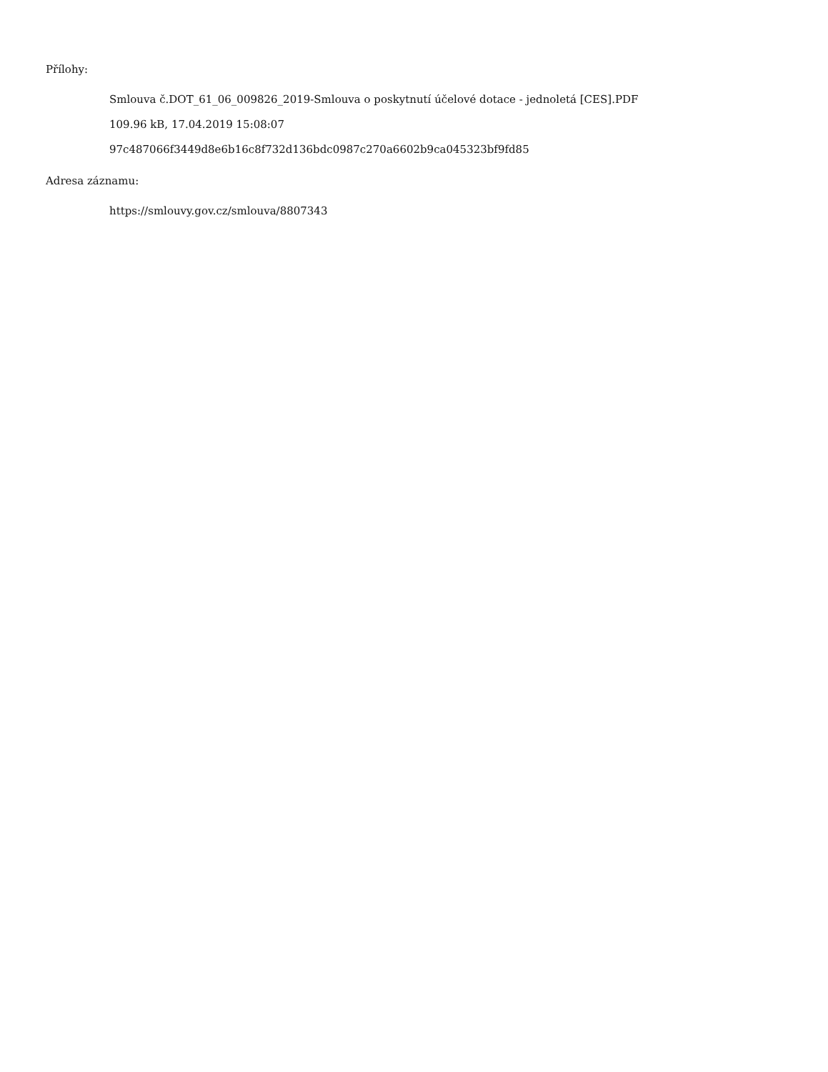Přílohy:
Smlouva č.DOT_61_06_009826_2019-Smlouva o poskytnutí účelové dotace - jednoletá [CES].PDF
109.96 kB, 17.04.2019 15:08:07
97c487066f3449d8e6b16c8f732d136bdc0987c270a6602b9ca045323bf9fd85
Adresa záznamu:
https://smlouvy.gov.cz/smlouva/8807343